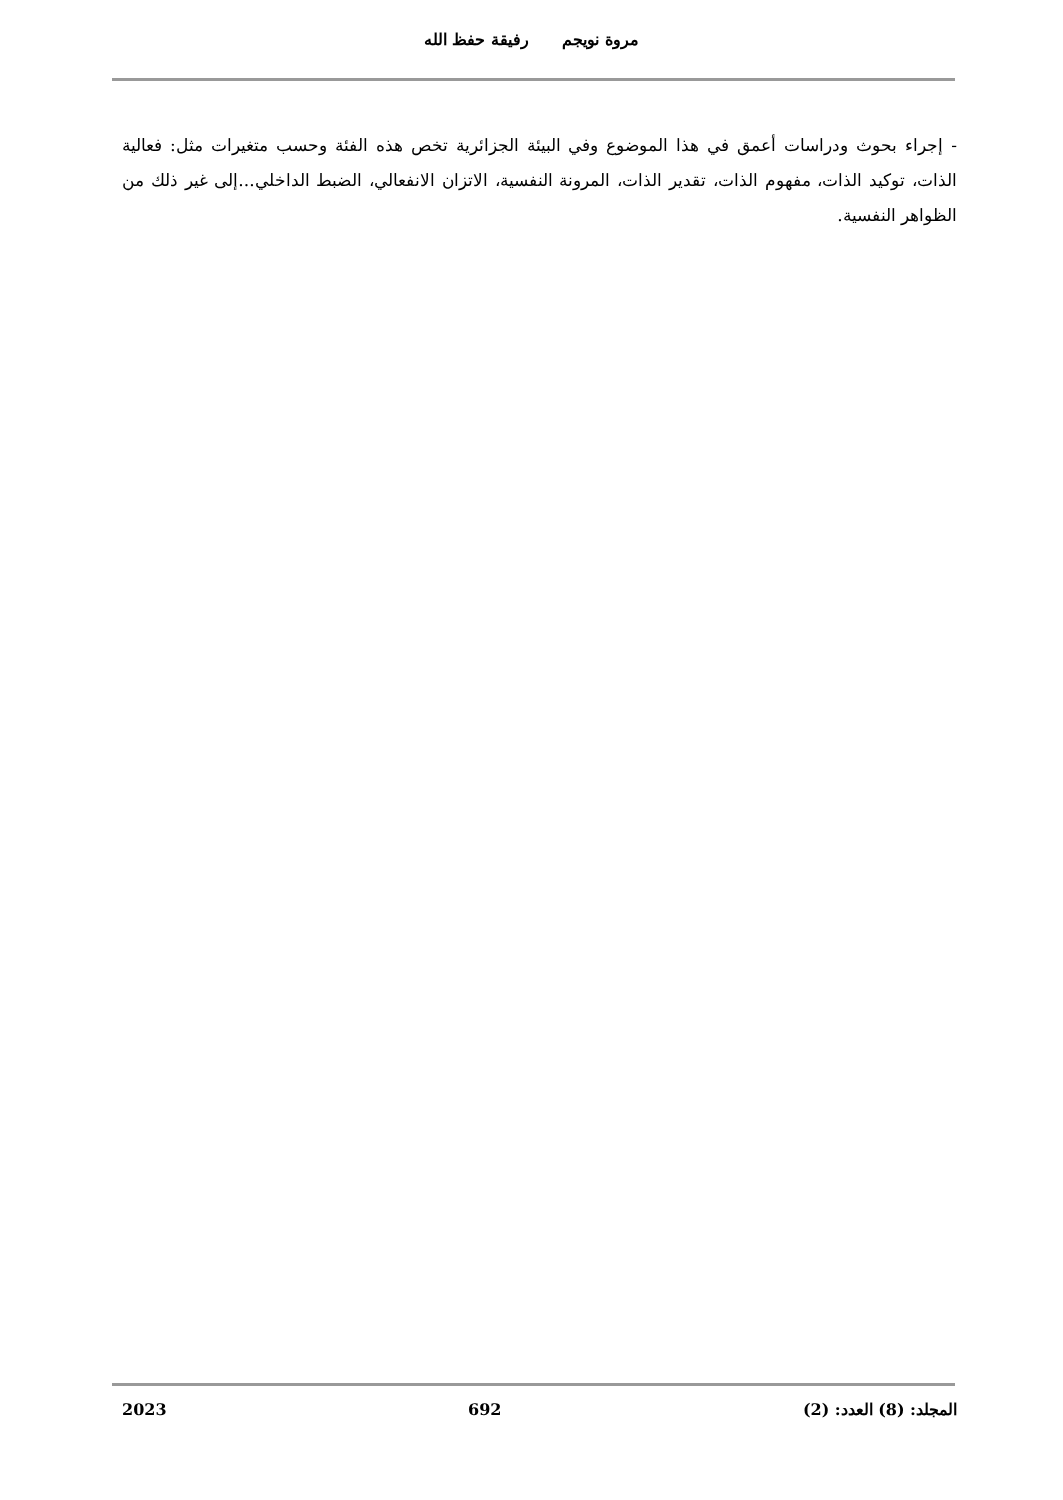مروة نويجم رفيقة حفظ الله
- إجراء بحوث ودراسات أعمق في هذا الموضوع وفي البيئة الجزائرية تخص هذه الفئة وحسب متغيرات مثل: فعالية الذات، توكيد الذات، مفهوم الذات، تقدير الذات، المرونة النفسية، الاتزان الانفعالي، الضبط الداخلي...إلى غير ذلك من الظواهر النفسية.
المجلد: (8) العدد: (2) 692 2023